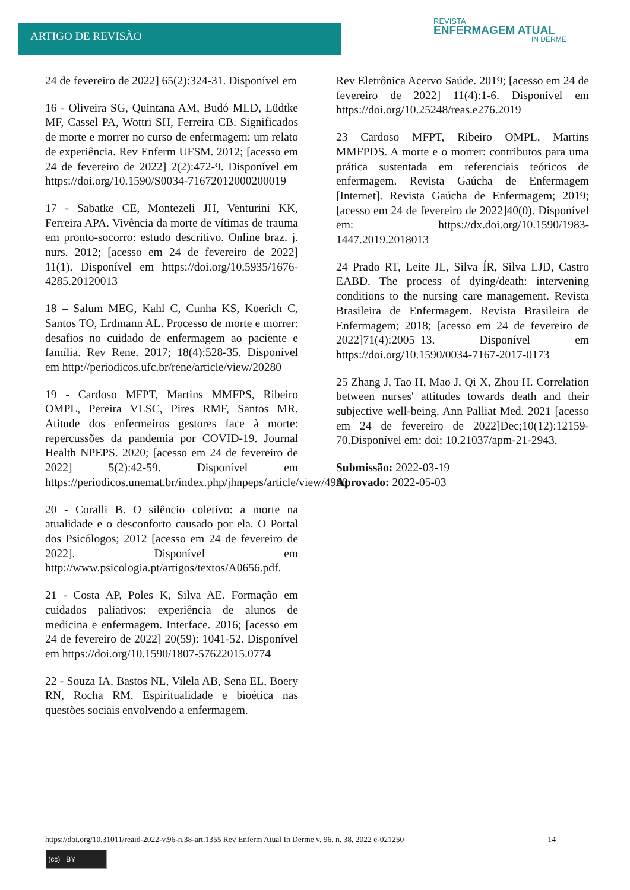ARTIGO DE REVISÃO
REVISTA
ENFERMAGEM ATUAL
IN DERME
24 de fevereiro de 2022] 65(2):324-31. Disponível em
16 - Oliveira SG, Quintana AM, Budó MLD, Lüdtke MF, Cassel PA, Wottri SH, Ferreira CB. Significados de morte e morrer no curso de enfermagem: um relato de experiência. Rev Enferm UFSM. 2012; [acesso em 24 de fevereiro de 2022] 2(2):472-9. Disponível em https://doi.org/10.1590/S0034-71672012000200019
17 - Sabatke CE, Montezeli JH, Venturini KK, Ferreira APA. Vivência da morte de vítimas de trauma em pronto-socorro: estudo descritivo. Online braz. j. nurs. 2012; [acesso em 24 de fevereiro de 2022] 11(1). Disponível em https://doi.org/10.5935/1676-4285.20120013
18 – Salum MEG, Kahl C, Cunha KS, Koerich C, Santos TO, Erdmann AL. Processo de morte e morrer: desafios no cuidado de enfermagem ao paciente e família. Rev Rene. 2017; 18(4):528-35. Disponível em http://periodicos.ufc.br/rene/article/view/20280
19 - Cardoso MFPT, Martins MMFPS, Ribeiro OMPL, Pereira VLSC, Pires RMF, Santos MR. Atitude dos enfermeiros gestores face à morte: repercussões da pandemia por COVID-19. Journal Health NPEPS. 2020; [acesso em 24 de fevereiro de 2022] 5(2):42-59. Disponível em https://periodicos.unemat.br/index.php/jhnpeps/article/view/4960
20 - Coralli B. O silêncio coletivo: a morte na atualidade e o desconforto causado por ela. O Portal dos Psicólogos; 2012 [acesso em 24 de fevereiro de 2022]. Disponível em http://www.psicologia.pt/artigos/textos/A0656.pdf.
21 - Costa AP, Poles K, Silva AE. Formação em cuidados paliativos: experiência de alunos de medicina e enfermagem. Interface. 2016; [acesso em 24 de fevereiro de 2022] 20(59): 1041-52. Disponível em https://doi.org/10.1590/1807-57622015.0774
22 - Souza IA, Bastos NL, Vilela AB, Sena EL, Boery RN, Rocha RM. Espiritualidade e bioética nas questões sociais envolvendo a enfermagem.
Rev Eletrônica Acervo Saúde. 2019; [acesso em 24 de fevereiro de 2022] 11(4):1-6. Disponível em https://doi.org/10.25248/reas.e276.2019
23 Cardoso MFPT, Ribeiro OMPL, Martins MMFPDS. A morte e o morrer: contributos para uma prática sustentada em referenciais teóricos de enfermagem. Revista Gaúcha de Enfermagem [Internet]. Revista Gaúcha de Enfermagem; 2019; [acesso em 24 de fevereiro de 2022]40(0). Disponível em: https://dx.doi.org/10.1590/1983-1447.2019.2018013
24 Prado RT, Leite JL, Silva ÍR, Silva LJD, Castro EABD. The process of dying/death: intervening conditions to the nursing care management. Revista Brasileira de Enfermagem. Revista Brasileira de Enfermagem; 2018; [acesso em 24 de fevereiro de 2022]71(4):2005–13. Disponível em https://doi.org/10.1590/0034-7167-2017-0173
25 Zhang J, Tao H, Mao J, Qi X, Zhou H. Correlation between nurses' attitudes towards death and their subjective well-being. Ann Palliat Med. 2021 [acesso em 24 de fevereiro de 2022]Dec;10(12):12159-70.Disponível em: doi: 10.21037/apm-21-2943.
Submissão: 2022-03-19
Aprovado: 2022-05-03
https://doi.org/10.31011/reaid-2022-v.96-n.38-art.1355 Rev Enferm Atual In Derme v. 96, n. 38, 2022 e-021250 14
(cc) BY